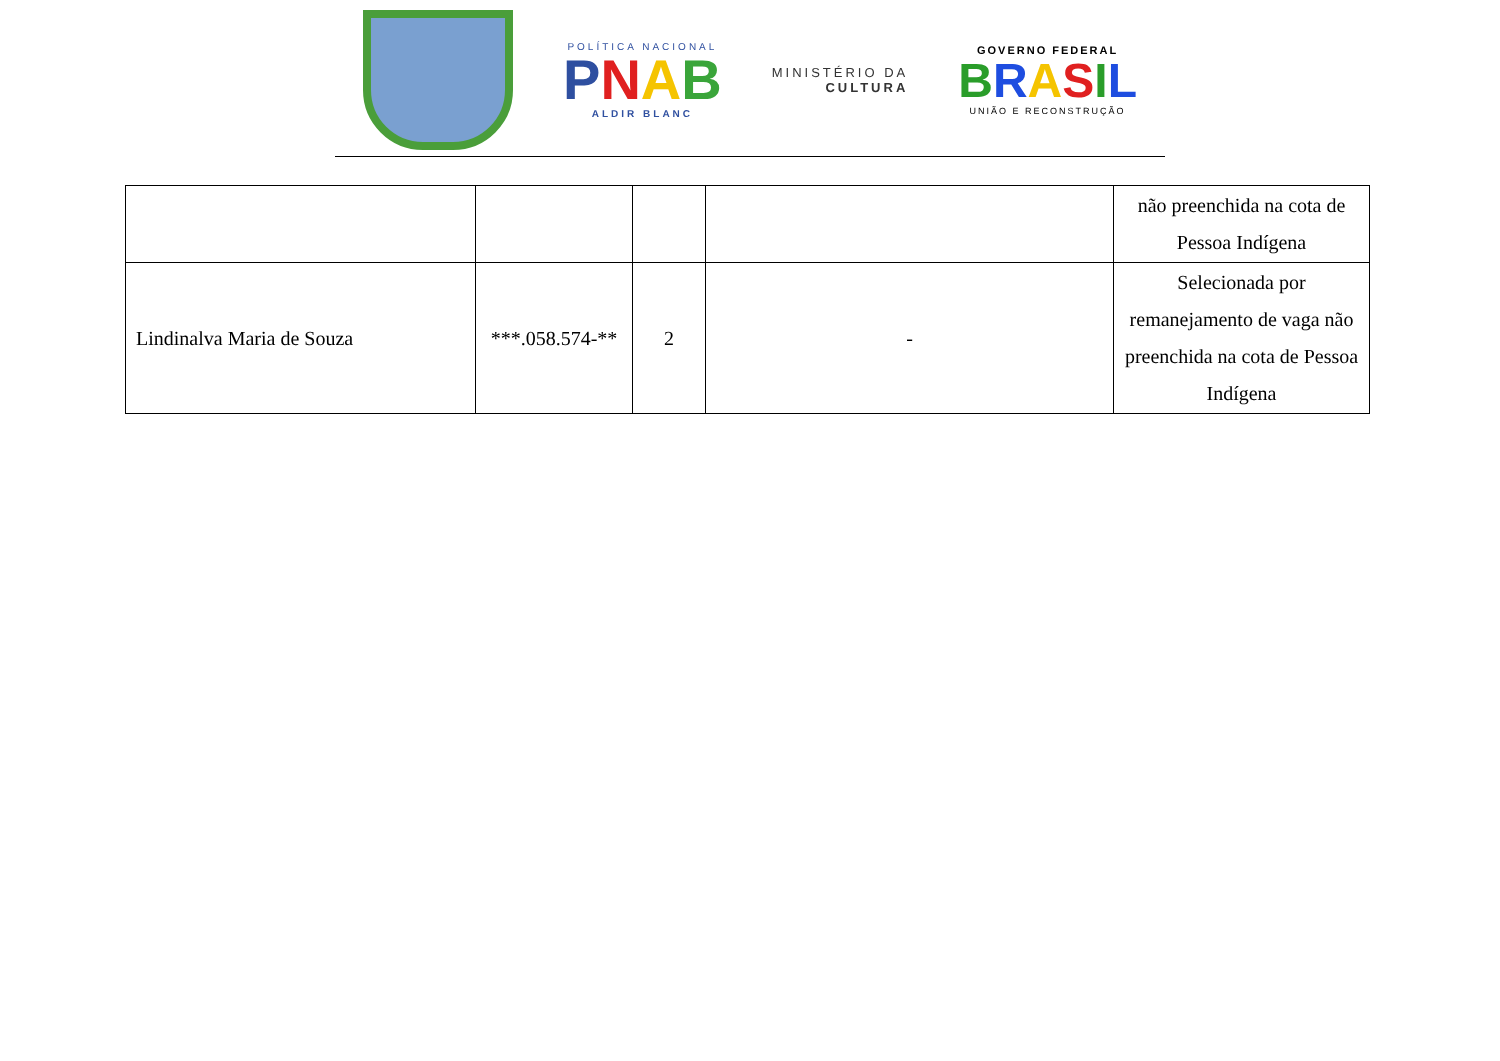POLÍTICA NACIONAL
PNAB
ALDIR BLANC
MINISTÉRIO DA
CULTURA
GOVERNO FEDERAL
BRASIL
UNIÃO E RECONSTRUÇÃO
| | | | | não preenchida na cota de Pessoa Indígena |
| Lindinalva Maria de Souza | ***.058.574-** | 2 | - | Selecionada por remanejamento de vaga não preenchida na cota de Pessoa Indígena |